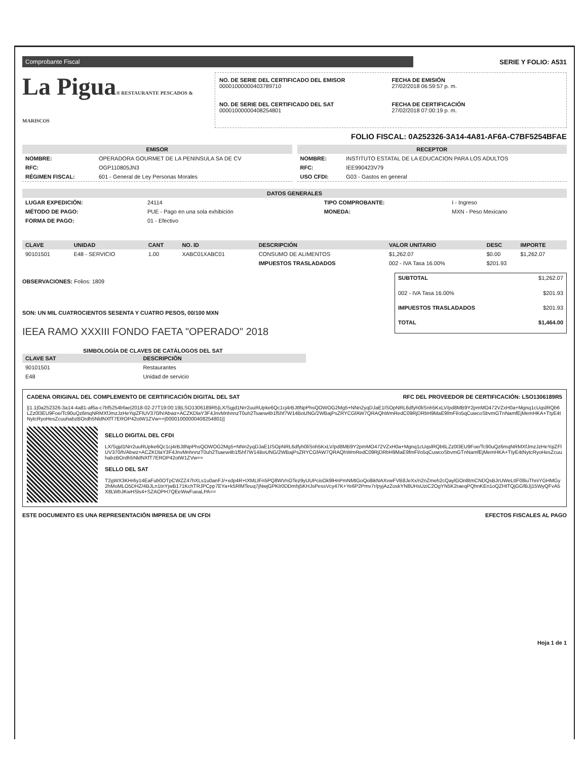Comprobante Fiscal
SERIE Y FOLIO: A531
La Pigua® RESTAURANTE PESCADOS & MARISCOS
NO. DE SERIE DEL CERTIFICADO DEL EMISOR
00001000000403789710
FECHA DE EMISIÓN
27/02/2018 06:59:57 p. m.
NO. DE SERIE DEL CERTIFICADO DEL SAT
00001000000408254801
FECHA DE CERTIFICACIÓN
27/02/2018 07:00:19 p. m.
FOLIO FISCAL: 0A252326-3A14-4A81-AF6A-C7BF5254BFAE
EMISOR
| NOMBRE: | OPERADORA GOURMET DE LA PENINSULA SA DE CV |
| RFC: | OGP110805JN3 |
| RÉGIMEN FISCAL: | 601 - General de Ley Personas Morales |
RECEPTOR
| NOMBRE: | INSTITUTO ESTATAL DE LA EDUCACION PARA LOS ADULTOS |
| RFC: | IEE990423V79 |
| USO CFDI: | G03 - Gastos en general |
DATOS GENERALES
| LUGAR EXPEDICIÓN: | 24114 | TIPO COMPROBANTE: | I - Ingreso |
| MÉTODO DE PAGO: | PUE - Pago en una sola exhibición | MONEDA: | MXN - Peso Mexicano |
| FORMA DE PAGO: | 01 - Efectivo | | |
| CLAVE | UNIDAD | CANT | NO. ID | DESCRIPCIÓN | VALOR UNITARIO | DESC | IMPORTE |
| --- | --- | --- | --- | --- | --- | --- | --- |
| 90101501 | E48 - SERVICIO | 1.00 | XABC01XABC01 | CONSUMO DE ALIMENTOS | $1,262.07 | $0.00 | $1,262.07 |
| | | | | IMPUESTOS TRASLADADOS | 002 - IVA Tasa 16.00% | $201.93 | |
OBSERVACIONES: Folios: 1809
SON: UN MIL CUATROCIENTOS SESENTA Y CUATRO PESOS, 00/100 MXN
IEEA RAMO XXXIII FONDO FAETA "OPERADO" 2018
| SUBTOTAL | $1,262.07 |
| 002 - IVA Tasa 16.00% | $201.93 |
| IMPUESTOS TRASLADADOS | $201.93 |
| TOTAL | $1,464.00 |
SIMBOLOGÍA DE CLAVES DE CATÁLOGOS DEL SAT
| CLAVE SAT | DESCRIPCIÓN |
| --- | --- |
| 90101501 | Restaurantes |
| E48 | Unidad de servicio |
CADENA ORIGINAL DEL COMPLEMENTO DE CERTIFICACIÓN DIGITAL DEL SAT RFC DEL PROVEEDOR DE CERTIFICACIÓN: LSO1306189R5
||1.1|0a252326-3a14-4a81-af6a-c7bf5254bfae|2018-02-27T19:00:19|LSO1306189R5|LX/Sgjd1Nrr2uuRUpke6Qc1cj4rBJtlNpPhsQOWOG2Mg5+NNn2yqDJaE1ISOpNRL6dfyh0liSnh5KxLV/pd8MB9Y2pmMO472VZxH0a+Mgnq1cUqslRQb6LZz0l3EU9Foe/Tc90uQz6mqNRMXfJmzJzHeYqiZFlUV370/h/Abwz+ACZKDlaY3F4JnvMnhnnzT0uh2Tsaew4b1f5hf7W14BoUNG/2WBajPsZRYCGfAW7QRAQhWmRedC09RjDRbH9MaE9fmFl/o5qCuwcoSbvmGTnNamfEjMemHKA+TtyE4tNytcRyoHesZcuuhabzBOrdh5NldNXfT7EROP42otW1ZVw==|00001000000408254801||
SELLO DIGITAL DEL CFDI
LX/Sgjd1Nrr2uuRUpke6Qc1cj4rBJtlNpPhsQOWOG2Mg5+NNn2yqDJaE1ISOpNRL6dfyh0liSnh5KxLV/pd8MB9Y2pmMO472VZxH0a+Mgnq1cUqslRQb6LZz0l3EU9Foe/Tc90uQz6mqNRMXfJmzJzHeYqiZFlUV370/h/Abwz+ACZKDlaY3F4JnvMnhnnzT0uh2Tsaew4b1f5hf7W14BoUNG/2WBajPsZRYCGfAW7QRAQhWmRedC09RjDRbH9MaE9fmFl/o5qCuwcoSbvmGTnNamfEjMemHKA+TtyE4tNytcRyoHesZcuuhabzBOrdh5NldNXfT7EROP42otW1ZVw==
SELLO DEL SAT
T2gWX3KHr6y14EaFub0OTpCWZZ47hXLs1u0anFJ/+xdp4R+tXMLIFn5PQ8WVnOTez9yUUPcisOk9lHnPmNMtGoQo8ikNAXvwFVB8JeXx/n2nZmeh2cQaylGOn8tmCNDQsBJrUWeLtIF08iuThniYGHMGy2hMoMLO5DHZ/4BJLn1tnYjwB171KchTRJPCpp7EYa+k5RlMTeuq7jNwjGPKlr0DDmhj5KHJsPessVcy47K+Ye6P2Pmv7r/pyjAzZoskYN8UHsUziC2OgYN5K2raeqPQhnKEn1oQZHtTQjGGfBJj15WyQFvA5X8LWbJKwHSls4+SZAOPH7QEeWwFueaLPA==
ESTE DOCUMENTO ES UNA REPRESENTACIÓN IMPRESA DE UN CFDI EFECTOS FISCALES AL PAGO
Hoja 1 de 1